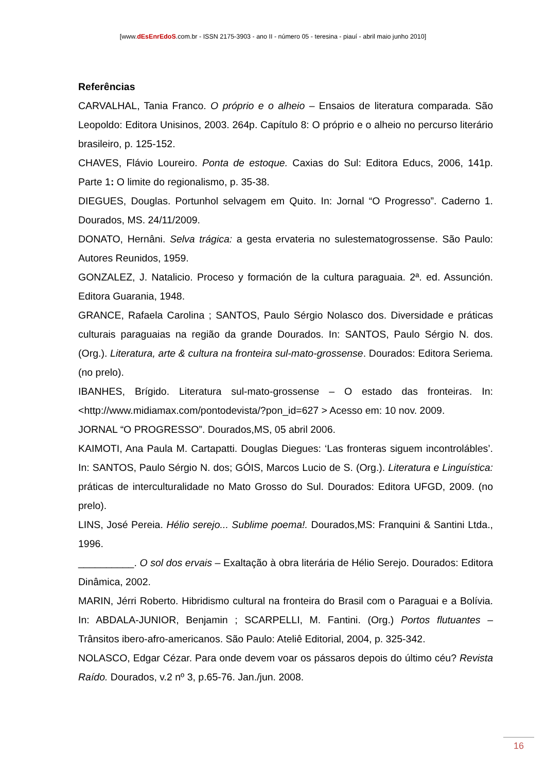[www.dEsEnrEdoS.com.br - ISSN 2175-3903 - ano II - número 05 - teresina - piauí - abril maio junho 2010]
Referências
CARVALHAL, Tania Franco. O próprio e o alheio – Ensaios de literatura comparada. São Leopoldo: Editora Unisinos, 2003. 264p. Capítulo 8: O próprio e o alheio no percurso literário brasileiro, p. 125-152.
CHAVES, Flávio Loureiro. Ponta de estoque. Caxias do Sul: Editora Educs, 2006, 141p. Parte 1: O limite do regionalismo, p. 35-38.
DIEGUES, Douglas. Portunhol selvagem em Quito. In: Jornal “O Progresso”. Caderno 1. Dourados, MS. 24/11/2009.
DONATO, Hernâni. Selva trágica: a gesta ervateria no sulestematogrossense. São Paulo: Autores Reunidos, 1959.
GONZALEZ, J. Natalicio. Proceso y formación de la cultura paraguaia. 2ª. ed. Assunción. Editora Guarania, 1948.
GRANCE, Rafaela Carolina ; SANTOS, Paulo Sérgio Nolasco dos. Diversidade e práticas culturais paraguaias na região da grande Dourados. In: SANTOS, Paulo Sérgio N. dos. (Org.). Literatura, arte & cultura na fronteira sul-mato-grossense. Dourados: Editora Seriema. (no prelo).
IBANHES, Brígido. Literatura sul-mato-grossense – O estado das fronteiras. In: <http://www.midiamax.com/pontodevista/?pon_id=627 > Acesso em: 10 nov. 2009.
JORNAL “O PROGRESSO”. Dourados,MS, 05 abril 2006.
KAIMOTI, Ana Paula M. Cartapatti. Douglas Diegues: ‘Las fronteras siguem incontrolábles’. In: SANTOS, Paulo Sérgio N. dos; GÓIS, Marcos Lucio de S. (Org.). Literatura e Linguística: práticas de interculturalidade no Mato Grosso do Sul. Dourados: Editora UFGD, 2009. (no prelo).
LINS, José Pereia. Hélio serejo... Sublime poema!. Dourados,MS: Franquini & Santini Ltda., 1996.
__________. O sol dos ervais – Exaltação à obra literária de Hélio Serejo. Dourados: Editora Dinâmica, 2002.
MARIN, Jérri Roberto. Hibridismo cultural na fronteira do Brasil com o Paraguai e a Bolívia. In: ABDALA-JUNIOR, Benjamin ; SCARPELLI, M. Fantini. (Org.) Portos flutuantes – Trânsitos ibero-afro-americanos. São Paulo: Ateliê Editorial, 2004, p. 325-342.
NOLASCO, Edgar Cézar. Para onde devem voar os pássaros depois do último céu? Revista Raído. Dourados, v.2 nº 3, p.65-76. Jan./jun. 2008.
16